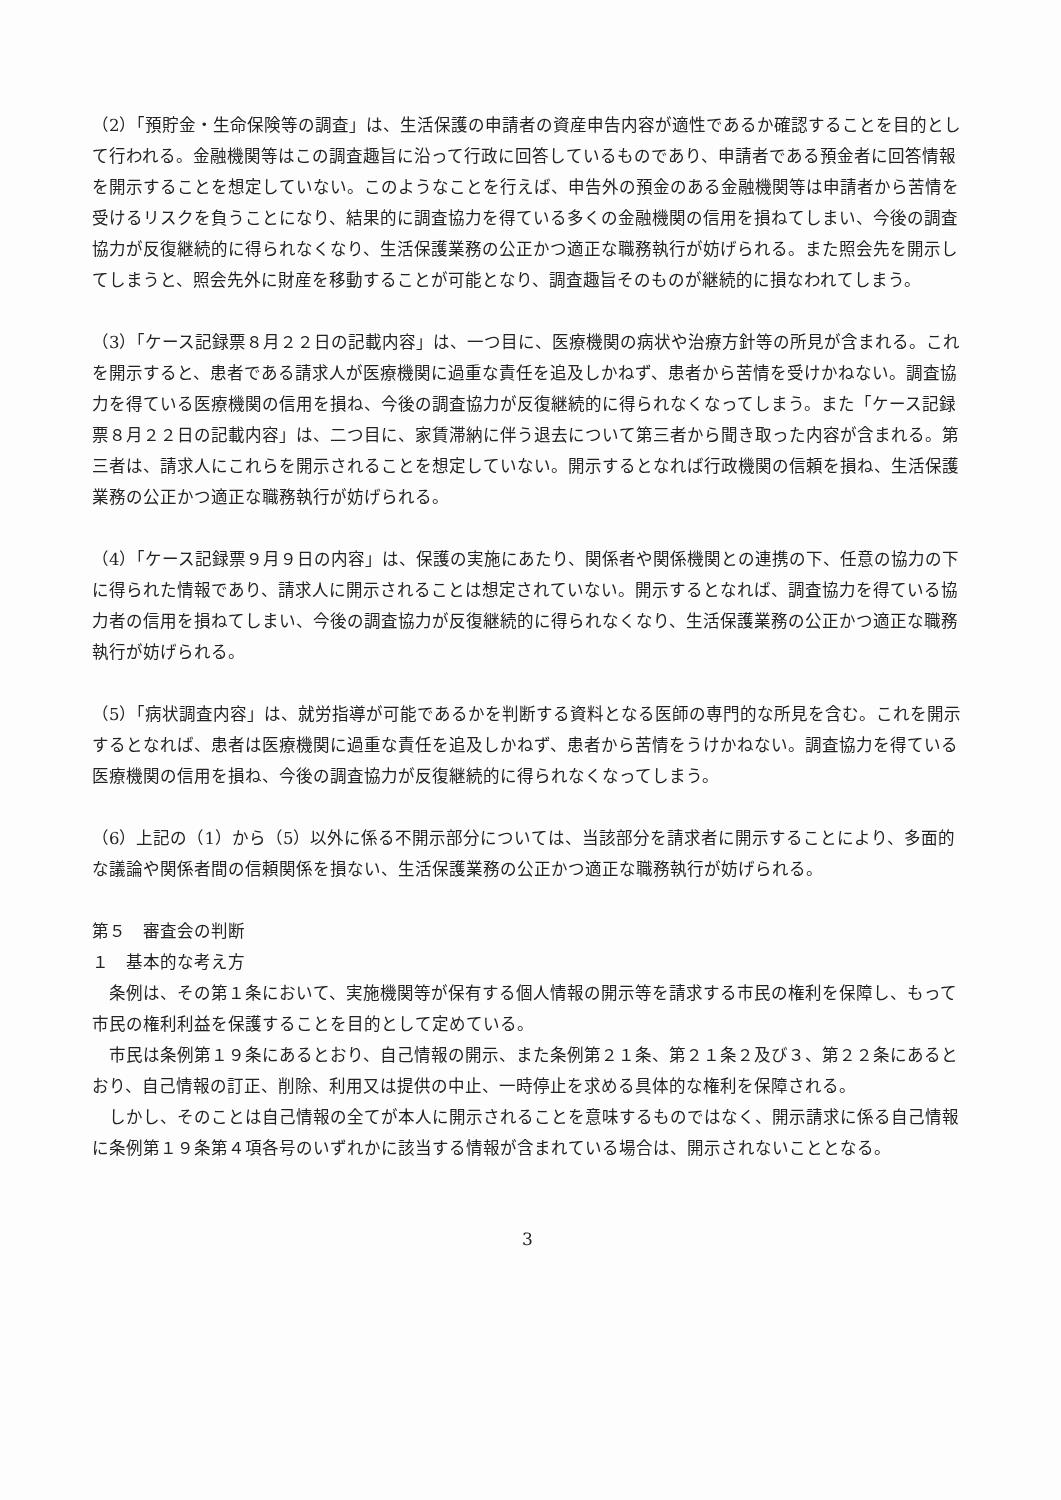（2）「預貯金・生命保険等の調査」は、生活保護の申請者の資産申告内容が適性であるか確認することを目的として行われる。金融機関等はこの調査趣旨に沿って行政に回答しているものであり、申請者である預金者に回答情報を開示することを想定していない。このようなことを行えば、申告外の預金のある金融機関等は申請者から苦情を受けるリスクを負うことになり、結果的に調査協力を得ている多くの金融機関の信用を損ねてしまい、今後の調査協力が反復継続的に得られなくなり、生活保護業務の公正かつ適正な職務執行が妨げられる。また照会先を開示してしまうと、照会先外に財産を移動することが可能となり、調査趣旨そのものが継続的に損なわれてしまう。
（3）「ケース記録票８月２２日の記載内容」は、一つ目に、医療機関の病状や治療方針等の所見が含まれる。これを開示すると、患者である請求人が医療機関に過重な責任を追及しかねず、患者から苦情を受けかねない。調査協力を得ている医療機関の信用を損ね、今後の調査協力が反復継続的に得られなくなってしまう。また「ケース記録票８月２２日の記載内容」は、二つ目に、家賃滞納に伴う退去について第三者から聞き取った内容が含まれる。第三者は、請求人にこれらを開示されることを想定していない。開示するとなれば行政機関の信頼を損ね、生活保護業務の公正かつ適正な職務執行が妨げられる。
（4）「ケース記録票９月９日の内容」は、保護の実施にあたり、関係者や関係機関との連携の下、任意の協力の下に得られた情報であり、請求人に開示されることは想定されていない。開示するとなれば、調査協力を得ている協力者の信用を損ねてしまい、今後の調査協力が反復継続的に得られなくなり、生活保護業務の公正かつ適正な職務執行が妨げられる。
（5）「病状調査内容」は、就労指導が可能であるかを判断する資料となる医師の専門的な所見を含む。これを開示するとなれば、患者は医療機関に過重な責任を追及しかねず、患者から苦情をうけかねない。調査協力を得ている医療機関の信用を損ね、今後の調査協力が反復継続的に得られなくなってしまう。
（6）上記の（1）から（5）以外に係る不開示部分については、当該部分を請求者に開示することにより、多面的な議論や関係者間の信頼関係を損ない、生活保護業務の公正かつ適正な職務執行が妨げられる。
第５　審査会の判断
１　基本的な考え方
条例は、その第１条において、実施機関等が保有する個人情報の開示等を請求する市民の権利を保障し、もって市民の権利利益を保護することを目的として定めている。
市民は条例第１９条にあるとおり、自己情報の開示、また条例第２１条、第２１条２及び３、第２２条にあるとおり、自己情報の訂正、削除、利用又は提供の中止、一時停止を求める具体的な権利を保障される。
しかし、そのことは自己情報の全てが本人に開示されることを意味するものではなく、開示請求に係る自己情報に条例第１９条第４項各号のいずれかに該当する情報が含まれている場合は、開示されないこととなる。
3